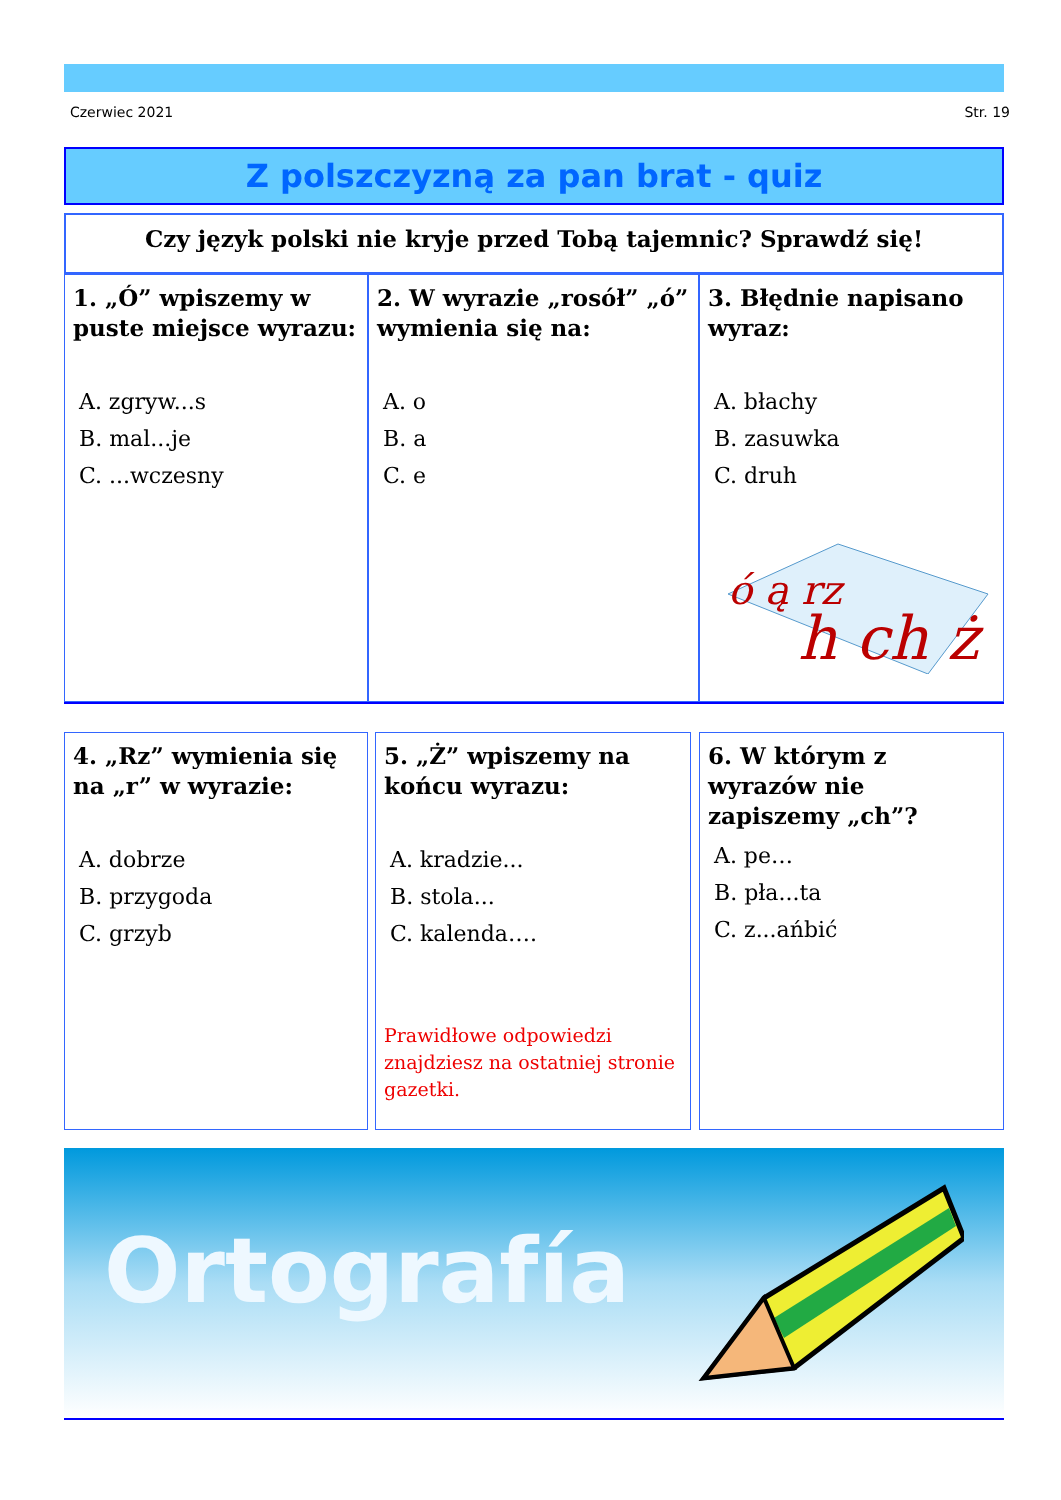Czerwiec 2021 Str. 19
Z polszczyzną za pan brat - quiz
Czy język polski nie kryje przed Tobą tajemnic? Sprawdź się!
1. „Ó” wpiszemy w puste miejsce wyrazu:
A. zgryw...s
B. mal...je
C. ...wczesny
2. W wyrazie „rosół” „ó” wymienia się na:
A. o
B. a
C. e
3. Błędnie napisano wyraz:
A. błachy
B. zasuwka
C. druh
ó ą rz
h ch ż
4. „Rz” wymienia się na „r” w wyrazie:
A. dobrze
B. przygoda
C. grzyb
5. „Ż” wpiszemy na końcu wyrazu:
A. kradzie...
B. stola...
C. kalenda….
Prawidłowe odpowiedzi znajdziesz na ostatniej stronie gazetki.
6. W którym z wyrazów nie zapiszemy „ch”?
A. pe…
B. pła...ta
C. z...ańbić
Ortografía